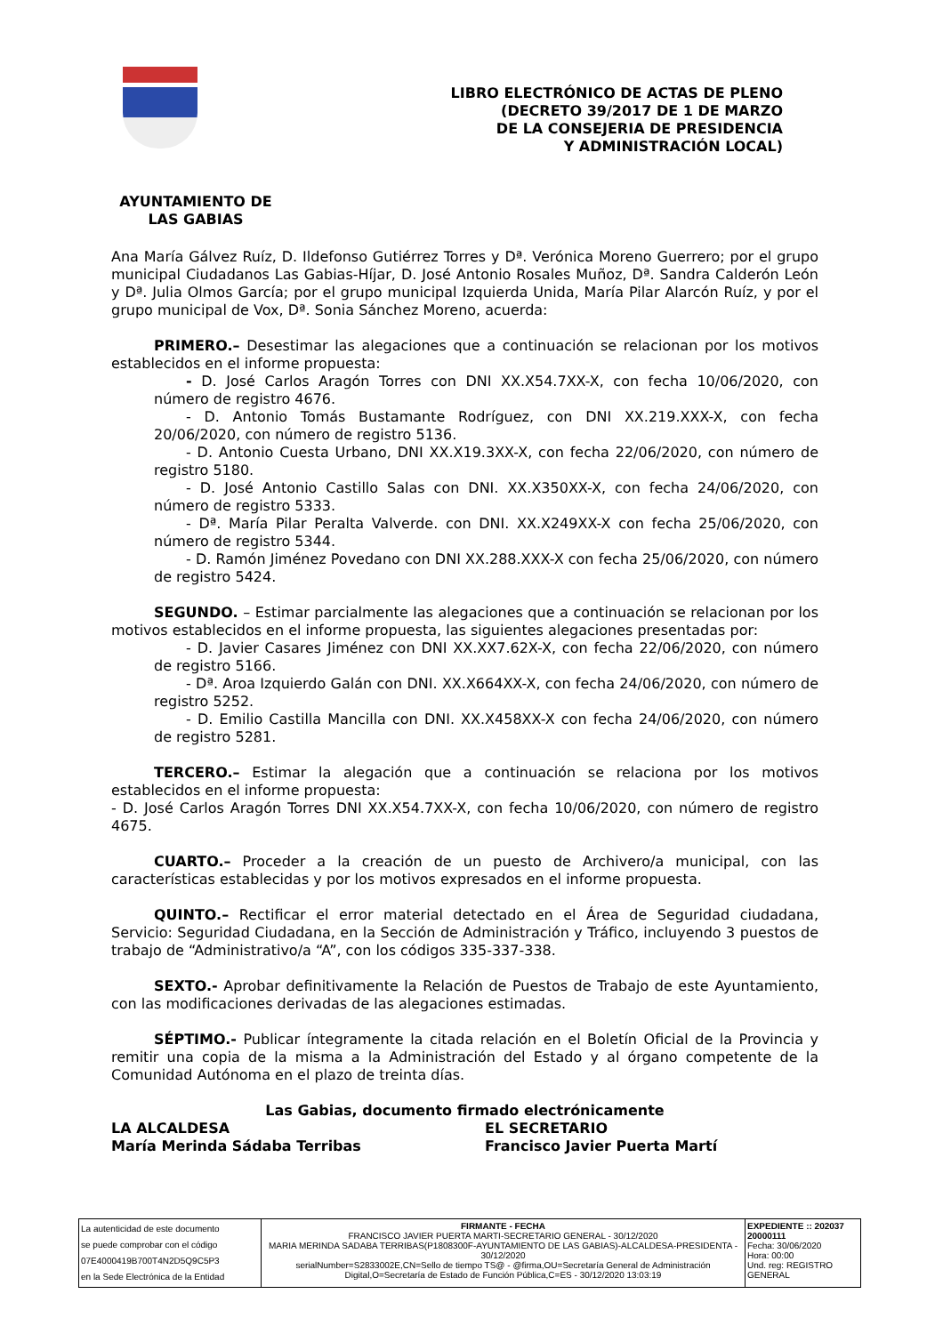LIBRO ELECTRÓNICO DE ACTAS DE PLENO
(DECRETO 39/2017 DE 1 DE MARZO
DE LA CONSEJERIA DE PRESIDENCIA
Y ADMINISTRACIÓN LOCAL)
AYUNTAMIENTO DE
LAS GABIAS
Ana María Gálvez Ruíz, D. Ildefonso Gutiérrez Torres y Dª. Verónica Moreno Guerrero; por el grupo municipal Ciudadanos Las Gabias-Híjar, D. José Antonio Rosales Muñoz, Dª. Sandra Calderón León y Dª. Julia Olmos García; por el grupo municipal Izquierda Unida, María Pilar Alarcón Ruíz, y por el grupo municipal de Vox, Dª. Sonia Sánchez Moreno, acuerda:
PRIMERO.– Desestimar las alegaciones que a continuación se relacionan por los motivos establecidos en el informe propuesta:
- D. José Carlos Aragón Torres con DNI XX.X54.7XX-X, con fecha 10/06/2020, con número de registro 4676.
- D. Antonio Tomás Bustamante Rodríguez, con DNI XX.219.XXX-X, con fecha 20/06/2020, con número de registro 5136.
- D. Antonio Cuesta Urbano, DNI XX.X19.3XX-X, con fecha 22/06/2020, con número de registro 5180.
- D. José Antonio Castillo Salas con DNI. XX.X350XX-X, con fecha 24/06/2020, con número de registro 5333.
- Dª. María Pilar Peralta Valverde. con DNI. XX.X249XX-X con fecha 25/06/2020, con número de registro 5344.
- D. Ramón Jiménez Povedano con DNI XX.288.XXX-X con fecha 25/06/2020, con número de registro 5424.
SEGUNDO. – Estimar parcialmente las alegaciones que a continuación se relacionan por los motivos establecidos en el informe propuesta, las siguientes alegaciones presentadas por:
- D. Javier Casares Jiménez con DNI XX.XX7.62X-X, con fecha 22/06/2020, con número de registro 5166.
- Dª. Aroa Izquierdo Galán con DNI. XX.X664XX-X, con fecha 24/06/2020, con número de registro 5252.
- D. Emilio Castilla Mancilla con DNI. XX.X458XX-X con fecha 24/06/2020, con número de registro 5281.
TERCERO.– Estimar la alegación que a continuación se relaciona por los motivos establecidos en el informe propuesta:
- D. José Carlos Aragón Torres DNI XX.X54.7XX-X, con fecha 10/06/2020, con número de registro 4675.
CUARTO.– Proceder a la creación de un puesto de Archivero/a municipal, con las características establecidas y por los motivos expresados en el informe propuesta.
QUINTO.– Rectificar el error material detectado en el Área de Seguridad ciudadana, Servicio: Seguridad Ciudadana, en la Sección de Administración y Tráfico, incluyendo 3 puestos de trabajo de “Administrativo/a “A”, con los códigos 335-337-338.
SEXTO.- Aprobar definitivamente la Relación de Puestos de Trabajo de este Ayuntamiento, con las modificaciones derivadas de las alegaciones estimadas.
SÉPTIMO.- Publicar íntegramente la citada relación en el Boletín Oficial de la Provincia y remitir una copia de la misma a la Administración del Estado y al órgano competente de la Comunidad Autónoma en el plazo de treinta días.
Las Gabias, documento firmado electrónicamente
LA ALCALDESA
María Merinda Sádaba Terribas
EL SECRETARIO
Francisco Javier Puerta Martí
| La autenticidad de este documento se puede comprobar con el código 07E4000419B700T4N2D5Q9C5P3 en la Sede Electrónica de la Entidad | FIRMANTE - FECHA FRANCISCO JAVIER PUERTA MARTI-SECRETARIO GENERAL - 30/12/2020 MARIA MERINDA SADABA TERRIBAS(P1808300F-AYUNTAMIENTO DE LAS GABIAS)-ALCALDESA-PRESIDENTA - 30/12/2020 serialNumber=S2833002E,CN=Sello de tiempo TS@ - @firma,OU=Secretaría General de Administración Digital,O=Secretaría de Estado de Función Pública,C=ES - 30/12/2020 13:03:19 | EXPEDIENTE :: 202037 20000111 Fecha: 30/06/2020 Hora: 00:00 Und. reg: REGISTRO GENERAL |